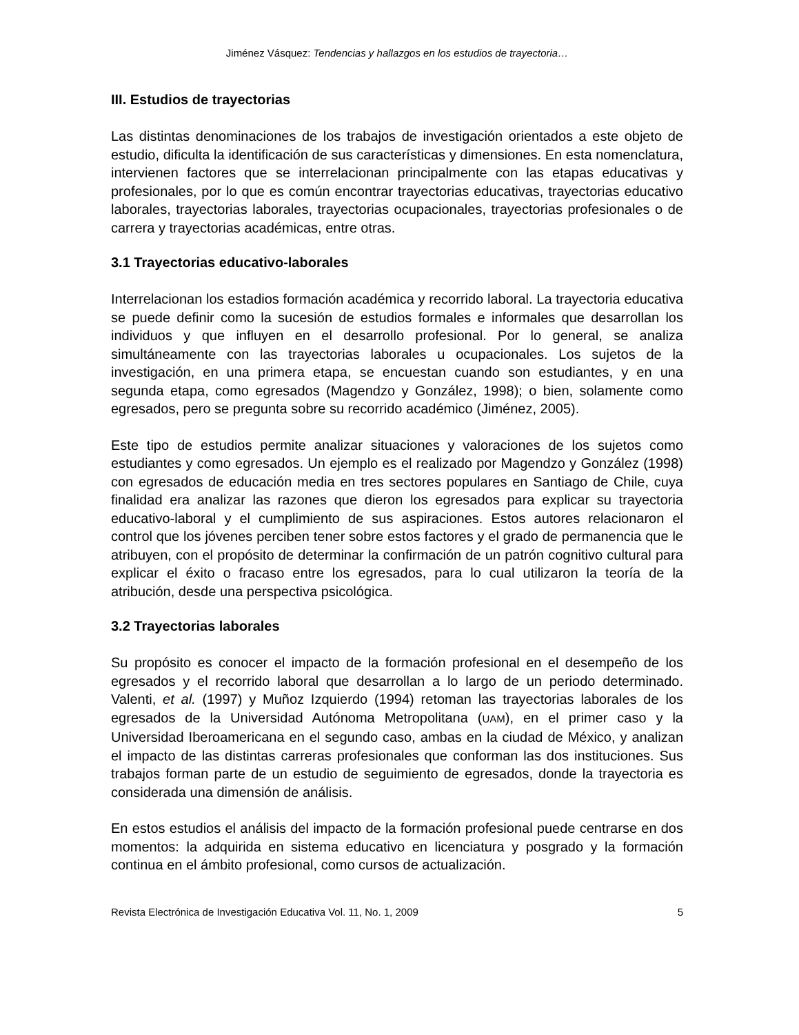Jiménez Vásquez: Tendencias y hallazgos en los estudios de trayectoria…
III. Estudios de trayectorias
Las distintas denominaciones de los trabajos de investigación orientados a este objeto de estudio, dificulta la identificación de sus características y dimensiones. En esta nomenclatura, intervienen factores que se interrelacionan principalmente con las etapas educativas y profesionales, por lo que es común encontrar trayectorias educativas, trayectorias educativo laborales, trayectorias laborales, trayectorias ocupacionales, trayectorias profesionales o de carrera y trayectorias académicas, entre otras.
3.1 Trayectorias educativo-laborales
Interrelacionan los estadios formación académica y recorrido laboral. La trayectoria educativa se puede definir como la sucesión de estudios formales e informales que desarrollan los individuos y que influyen en el desarrollo profesional. Por lo general, se analiza simultáneamente con las trayectorias laborales u ocupacionales. Los sujetos de la investigación, en una primera etapa, se encuestan cuando son estudiantes, y en una segunda etapa, como egresados (Magendzo y González, 1998); o bien, solamente como egresados, pero se pregunta sobre su recorrido académico (Jiménez, 2005).
Este tipo de estudios permite analizar situaciones y valoraciones de los sujetos como estudiantes y como egresados. Un ejemplo es el realizado por Magendzo y González (1998) con egresados de educación media en tres sectores populares en Santiago de Chile, cuya finalidad era analizar las razones que dieron los egresados para explicar su trayectoria educativo-laboral y el cumplimiento de sus aspiraciones. Estos autores relacionaron el control que los jóvenes perciben tener sobre estos factores y el grado de permanencia que le atribuyen, con el propósito de determinar la confirmación de un patrón cognitivo cultural para explicar el éxito o fracaso entre los egresados, para lo cual utilizaron la teoría de la atribución, desde una perspectiva psicológica.
3.2 Trayectorias laborales
Su propósito es conocer el impacto de la formación profesional en el desempeño de los egresados y el recorrido laboral que desarrollan a lo largo de un periodo determinado. Valenti, et al. (1997) y Muñoz Izquierdo (1994) retoman las trayectorias laborales de los egresados de la Universidad Autónoma Metropolitana (UAM), en el primer caso y la Universidad Iberoamericana en el segundo caso, ambas en la ciudad de México, y analizan el impacto de las distintas carreras profesionales que conforman las dos instituciones. Sus trabajos forman parte de un estudio de seguimiento de egresados, donde la trayectoria es considerada una dimensión de análisis.
En estos estudios el análisis del impacto de la formación profesional puede centrarse en dos momentos: la adquirida en sistema educativo en licenciatura y posgrado y la formación continua en el ámbito profesional, como cursos de actualización.
Revista Electrónica de Investigación Educativa Vol. 11, No. 1, 2009 5